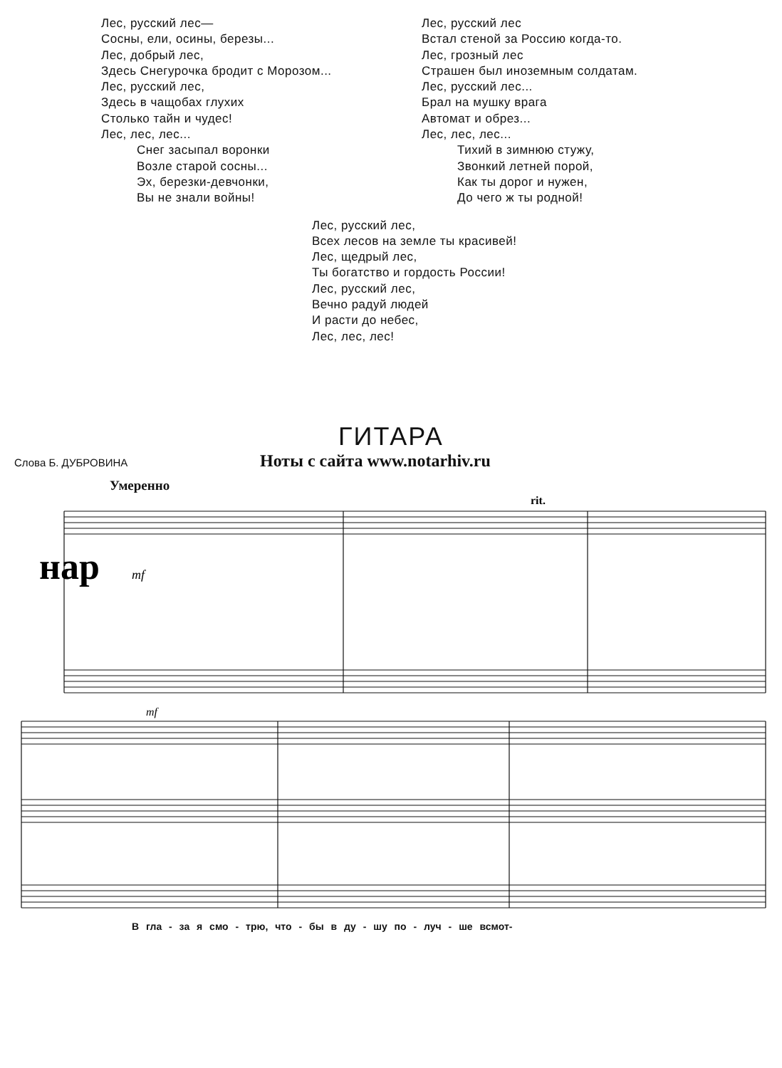Лес, русский лес—
Сосны, ели, осины, березы...
Лес, добрый лес,
Здесь Снегурочка бродит с Морозом...
Лес, русский лес,
Здесь в чащобах глухих
Столько тайн и чудес!
Лес, лес, лес...
Снег засыпал воронки
Возле старой сосны...
Эх, березки-девчонки,
Вы не знали войны!
Лес, русский лес
Встал стеной за Россию когда-то.
Лес, грозный лес
Страшен был иноземным солдатам.
Лес, русский лес...
Брал на мушку врага
Автомат и обрез...
Лес, лес, лес...
Тихий в зимнюю стужу,
Звонкий летней порой,
Как ты дорог и нужен,
До чего ж ты родной!
Лес, русский лес,
Всех лесов на земле ты красивей!
Лес, щедрый лес,
Ты богатство и гордость России!
Лес, русский лес,
Вечно радуй людей
И расти до небес,
Лес, лес, лес!
ГИТАРА
Слова Б. ДУБРОВИНА
Ноты с сайта www.notarhiv.ru
Умеренно
нар
mf
rit.
mf
В гла - за я смо - трю, что - бы в ду - шу по - луч - ше всмот-